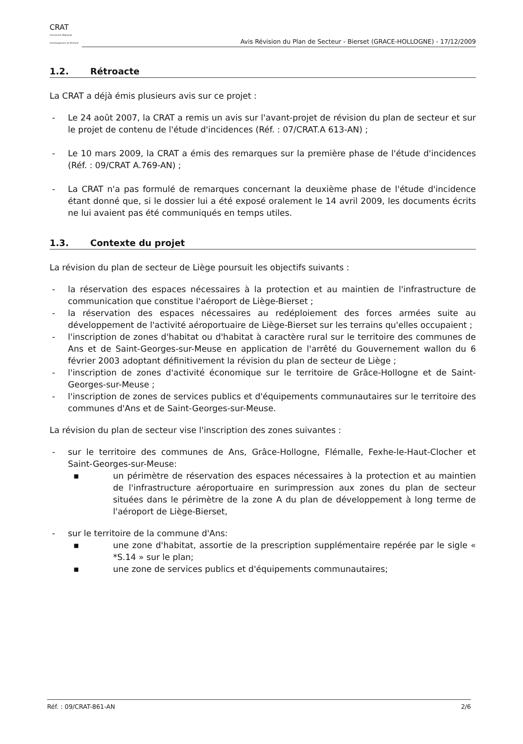CRAT
Commission Régionale d'Aménagement du Territoire
Avis Révision du Plan de Secteur - Bierset (GRACE-HOLLOGNE) - 17/12/2009
1.2. Rétroacte
La CRAT a déjà émis plusieurs avis sur ce projet :
- Le 24 août 2007, la CRAT a remis un avis sur l'avant-projet de révision du plan de secteur et sur le projet de contenu de l'étude d'incidences (Réf. : 07/CRAT.A 613-AN) ;
- Le 10 mars 2009, la CRAT a émis des remarques sur la première phase de l'étude d'incidences (Réf. : 09/CRAT A.769-AN) ;
- La CRAT n'a pas formulé de remarques concernant la deuxième phase de l'étude d'incidence étant donné que, si le dossier lui a été exposé oralement le 14 avril 2009, les documents écrits ne lui avaient pas été communiqués en temps utiles.
1.3. Contexte du projet
La révision du plan de secteur de Liège poursuit les objectifs suivants :
- la réservation des espaces nécessaires à la protection et au maintien de l'infrastructure de communication que constitue l'aéroport de Liège-Bierset ;
- la réservation des espaces nécessaires au redéploiement des forces armées suite au développement de l'activité aéroportuaire de Liège-Bierset sur les terrains qu'elles occupaient ;
- l'inscription de zones d'habitat ou d'habitat à caractère rural sur le territoire des communes de Ans et de Saint-Georges-sur-Meuse en application de l'arrêté du Gouvernement wallon du 6 février 2003 adoptant définitivement la révision du plan de secteur de Liège ;
- l'inscription de zones d'activité économique sur le territoire de Grâce-Hollogne et de Saint-Georges-sur-Meuse ;
- l'inscription de zones de services publics et d'équipements communautaires sur le territoire des communes d'Ans et de Saint-Georges-sur-Meuse.
La révision du plan de secteur vise l'inscription des zones suivantes :
- sur le territoire des communes de Ans, Grâce-Hollogne, Flémalle, Fexhe-le-Haut-Clocher et Saint-Georges-sur-Meuse:
▪ un périmètre de réservation des espaces nécessaires à la protection et au maintien de l'infrastructure aéroportuaire en surimpression aux zones du plan de secteur situées dans le périmètre de la zone A du plan de développement à long terme de l'aéroport de Liège-Bierset,
- sur le territoire de la commune d'Ans:
▪ une zone d'habitat, assortie de la prescription supplémentaire repérée par le sigle « *S.14 » sur le plan;
▪ une zone de services publics et d'équipements communautaires;
Réf. : 09/CRAT-861-AN 2/6